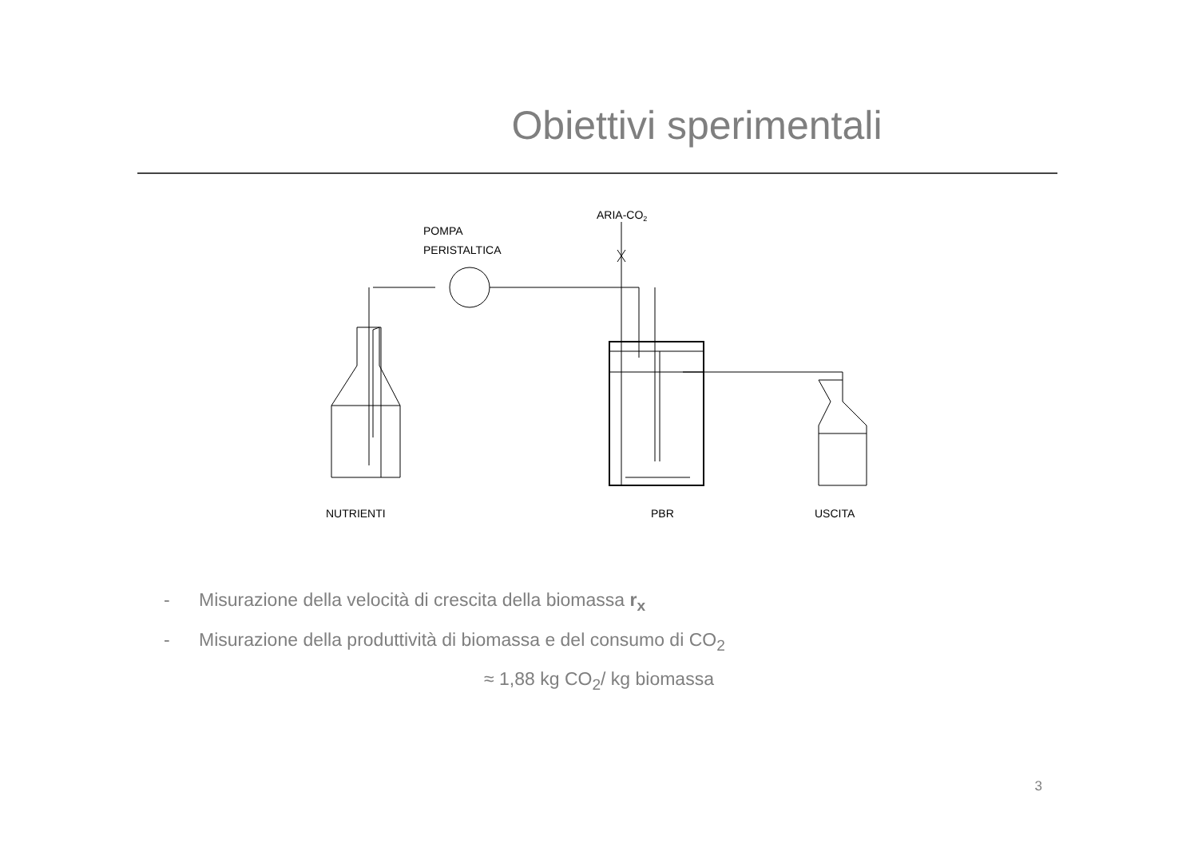Obiettivi sperimentali
ARIA-CO2
POMPA
PERISTALTICA
NUTRIENTI
PBR
USCITA
- Misurazione della velocità di crescita della biomassa r<sub>x</sub>
- Misurazione della produttività di biomassa e del consumo di CO<sub>2</sub>
≈ 1,88 kg CO<sub>2</sub>/ kg biomassa
3